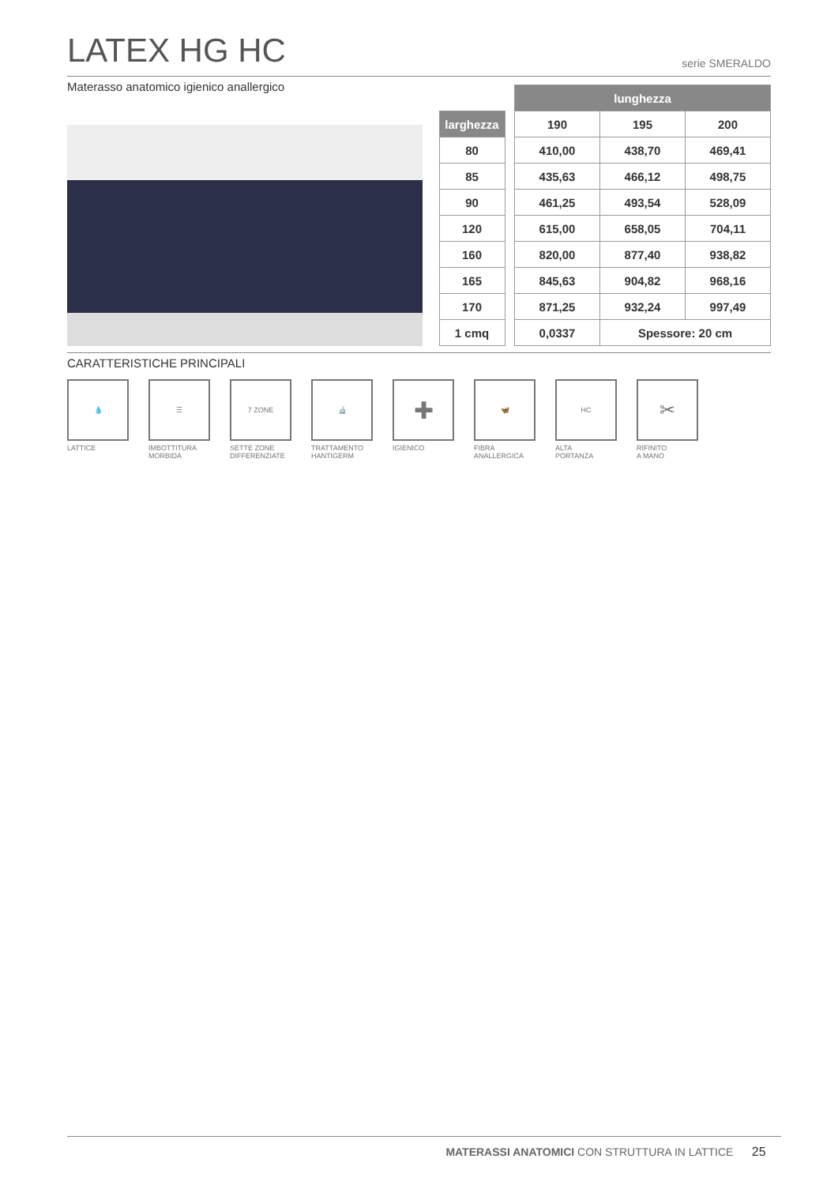LATEX HG HC serie SMERALDO
Materasso anatomico igienico anallergico
| | | lunghezza | | |
| larghezza | | 190 | 195 | 200 |
| 80 | | 410,00 | 438,70 | 469,41 |
| 85 | | 435,63 | 466,12 | 498,75 |
| 90 | | 461,25 | 493,54 | 528,09 |
| 120 | | 615,00 | 658,05 | 704,11 |
| 160 | | 820,00 | 877,40 | 938,82 |
| 165 | | 845,63 | 904,82 | 968,16 |
| 170 | | 871,25 | 932,24 | 997,49 |
| 1 cmq | | 0,0337 | Spessore: 20 cm | |
CARATTERISTICHE PRINCIPALI
💧
LATTICE
☰
IMBOTTITURA
MORBIDA
7 ZONE
SETTE ZONE
DIFFERENZIATE
🔬
TRATTAMENTO
HANTIGERM
✚
IGIENICO
🦋
FIBRA
ANALLERGICA
HC
ALTA
PORTANZA
✂
RIFINITO
A MANO
MATERASSI ANATOMICI CON STRUTTURA IN LATTICE 25